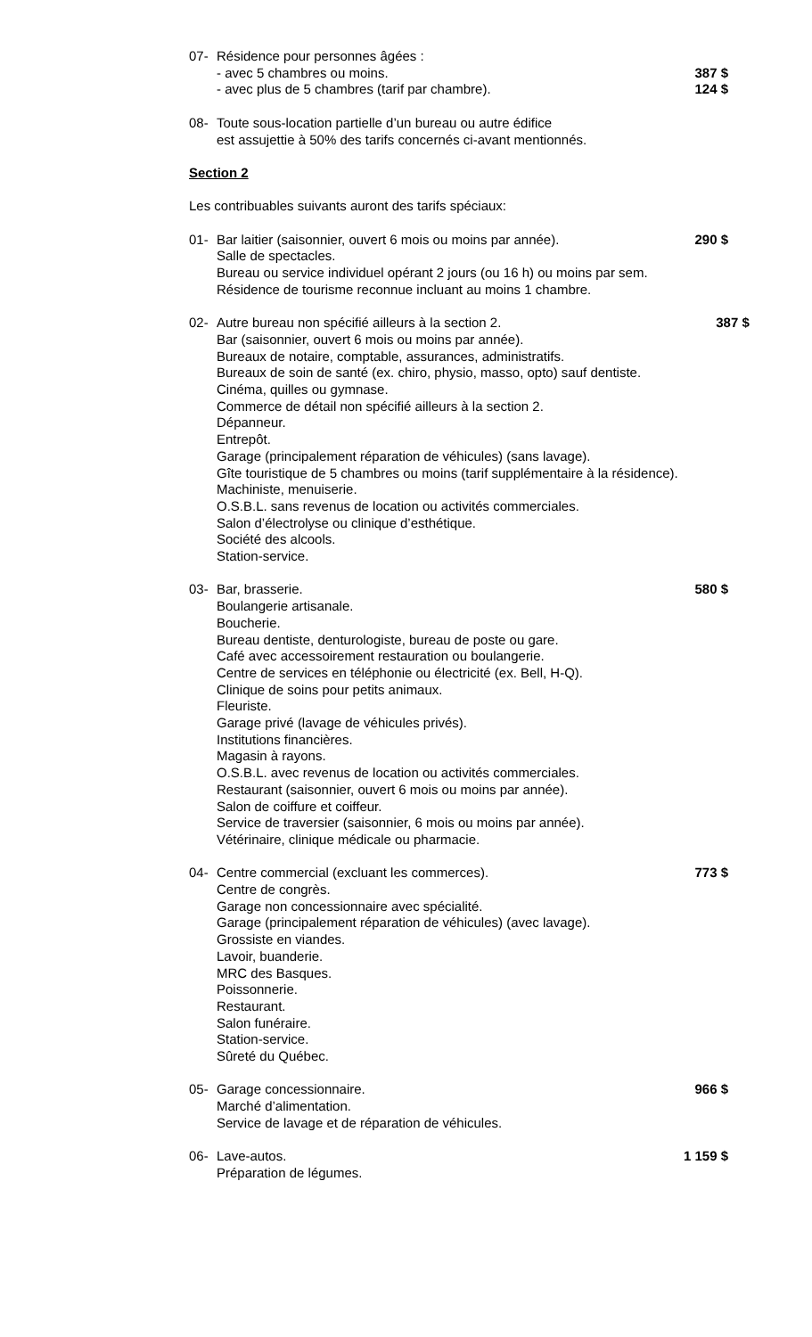07- Résidence pour personnes âgées :
- avec 5 chambres ou moins. 387 $
- avec plus de 5 chambres (tarif par chambre). 124 $
08- Toute sous-location partielle d’un bureau ou autre édifice
est assujettie à 50% des tarifs concernés ci-avant mentionnés.
Section 2
Les contribuables suivants auront des tarifs spéciaux:
01- Bar laitier (saisonnier, ouvert 6 mois ou moins par année).
Salle de spectacles.
Bureau ou service individuel opérant 2 jours (ou 16 h) ou moins par sem.
Résidence de tourisme reconnue incluant au moins 1 chambre.
290 $
02- Autre bureau non spécifié ailleurs à la section 2.
Bar (saisonnier, ouvert 6 mois ou moins par année).
Bureaux de notaire, comptable, assurances, administratifs.
Bureaux de soin de santé (ex. chiro, physio, masso, opto) sauf dentiste.
Cinéma, quilles ou gymnase.
Commerce de détail non spécifié ailleurs à la section 2.
Dépanneur.
Entrepôt.
Garage (principalement réparation de véhicules) (sans lavage).
Gîte touristique de 5 chambres ou moins (tarif supplémentaire à la résidence).
Machiniste, menuiserie.
O.S.B.L. sans revenus de location ou activités commerciales.
Salon d’électrolyse ou clinique d’esthétique.
Société des alcools.
Station-service.
387 $
03- Bar, brasserie.
Boulangerie artisanale.
Boucherie.
Bureau dentiste, denturologiste, bureau de poste ou gare.
Café avec accessoirement restauration ou boulangerie.
Centre de services en téléphonie ou électricité (ex. Bell, H-Q).
Clinique de soins pour petits animaux.
Fleuriste.
Garage privé (lavage de véhicules privés).
Institutions financières.
Magasin à rayons.
O.S.B.L. avec revenus de location ou activités commerciales.
Restaurant (saisonnier, ouvert 6 mois ou moins par année).
Salon de coiffure et coiffeur.
Service de traversier (saisonnier, 6 mois ou moins par année).
Vétérinaire, clinique médicale ou pharmacie.
580 $
04- Centre commercial (excluant les commerces).
Centre de congrès.
Garage non concessionnaire avec spécialité.
Garage (principalement réparation de véhicules) (avec lavage).
Grossiste en viandes.
Lavoir, buanderie.
MRC des Basques.
Poissonnerie.
Restaurant.
Salon funéraire.
Station-service.
Sûreté du Québec.
773 $
05- Garage concessionnaire.
Marché d’alimentation.
Service de lavage et de réparation de véhicules.
966 $
06- Lave-autos.
Préparation de légumes.
1 159 $